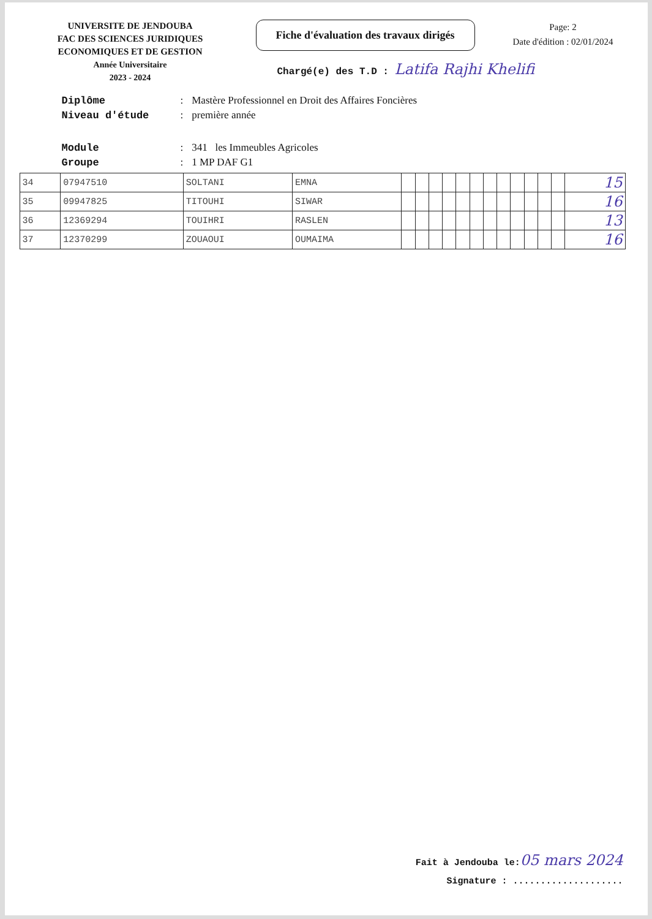UNIVERSITE DE JENDOUBA
FAC DES SCIENCES JURIDIQUES
ECONOMIQUES ET DE GESTION
Année Universitaire
2023 - 2024
Fiche d'évaluation des travaux dirigés
Chargé(e) des T.D : Latifa Rajhi Khelifi
Page: 2
Date d'édition : 02/01/2024
| Diplôme | : | Mastère Professionnel en Droit des Affaires Foncières |
| Niveau d'étude | : | première année |
| Module | : | 341 les Immeubles Agricoles |
| Groupe | : | 1 MP DAF G1 |
| 34 | 07947510 | SOLTANI | EMNA | | | | | | | | | | | | | 15 |
| 35 | 09947825 | TITOUHI | SIWAR | | | | | | | | | | | | | 16 |
| 36 | 12369294 | TOUIHRI | RASLEN | | | | | | | | | | | | | 13 |
| 37 | 12370299 | ZOUAOUI | OUMAIMA | | | | | | | | | | | | | 16 |
Fait à Jendouba le:05 mars 2024
Signature : ....................